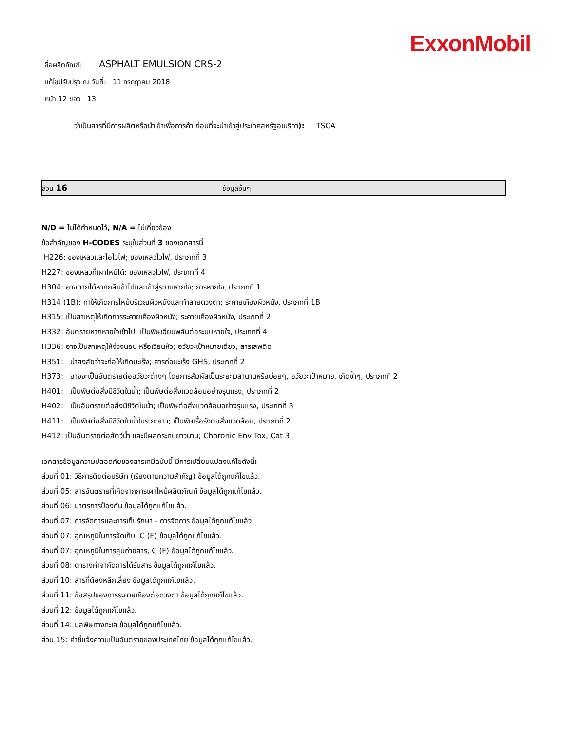ExxonMobil
ชื่อผลิตภัณฑ์: ASPHALT EMULSION CRS-2
แก้ไขปรับปรุง ณ วันที่: 11 กรกฎาคม 2018
หน้า 12 ของ 13
ว่าเป็นสารที่มีการผลิตหรือนำเข้าเพื่อการค้า ก่อนที่จะนำเข้าสู่ประเทศสหรัฐอเมริกา): TSCA
ส่วน 16 ข้อมูลอื่นๆ
N/D = ไม่ได้กำหนดไว้, N/A = ไม่เกี่ยวข้อง
ข้อสำคัญของ H-CODES ระบุในส่วนที่ 3 ของเอกสารนี้
H226: ของเหลวและไอไวไฟ; ของเหลวไวไฟ, ประเภทที่ 3
H227: ของเหลวที่เผาไหม้ได้; ของเหลวไวไฟ, ประเภทที่ 4
H304: อาจตายได้หากกลืนข้าไปและเข้าสู่ระบบหายใจ; การหายใจ, ประเภทที่ 1
H314 (1B): ทำให้เกิดการไหม้บริเวณผิวหนังและทำลายดวงตา; ระคายเคืองผิวหนัง, ประเภทที่ 1B
H315: เป็นสาเหตุให้เกิดการระคายเคืองผิวหนัง; ระคายเคืองผิวหนัง, ประเภทที่ 2
H332: อันตรายหากหายใจเข้าไป; เป็นพิษเฉียบพลันต่อระบบหายใจ, ประเภทที่ 4
H336: อาจเป็นสาเหตุให้ง่วงนอน หรือเวียนหัว; อวัยวะเป้าหมายเดียว, สารเสพติด
H351: น่าสงสัยว่าจะก่อให้เกิดมะเร็ง; สารก่อมะเร็ง GHS, ประเภทที่ 2
H373: อาจจะเป็นอันตรายต่ออวัยวะต่างๆ โดยการสัมผัสเป็นระยะเวลานานหรือบ่อยๆ, อวัยวะเป้าหมาย, เกิดซ้ำๆ, ประเภทที่ 2
H401: เป็นพิษต่อสิ่งมีชีวิตในน้ำ; เป็นพิษต่อสิ่งแวดล้อมอย่างรุนแรง, ประเภทที่ 2
H402: เป็นอันตรายต่อสิ่งมีชีวิตในน้ำ; เป็นพิษต่อสิ่งแวดล้อมอย่างรุนแรง, ประเภทที่ 3
H411: เป็นพิษต่อสิ่งมีชีวิตในน้ำในระยะยาว; เป็นพิษเรื้อรังต่อสิ่งแวดล้อม, ประเภทที่ 2
H412: เป็นอันตรายต่อสัตว์น้ำ และมีผลกระทบยาวนาน; Choronic Env Tox, Cat 3
เอกสารข้อมูลความปลอดภัยของสารเคมีฉบับนี้ มีการเปลี่ยนแปลงแก้ไขดังนี้:
ส่วนที่ 01: วิธีการติดต่อบริษัท (เรียงตามความสำคัญ) ข้อมูลได้ถูกแก้ไขแล้ว.
ส่วนที่ 05: สารอันตรายที่เกิดจากการเผาไหม้ผลิตภัณฑ์ ข้อมูลได้ถูกแก้ไขแล้ว.
ส่วนที่ 06: มาตรการป้องกัน ข้อมูลได้ถูกแก้ไขแล้ว.
ส่วนที่ 07: การจัดการและการเก็บรักษา - การจัดการ ข้อมูลได้ถูกแก้ไขแล้ว.
ส่วนที่ 07: อุณหภูมิในการจัดเก็บ, C (F) ข้อมูลได้ถูกแก้ไขแล้ว.
ส่วนที่ 07: อุณหภูมิในการสูบถ่ายสาร, C (F) ข้อมูลได้ถูกแก้ไขแล้ว.
ส่วนที่ 08: ตารางค่าจำกัดการได้รับสาร ข้อมูลได้ถูกแก้ไขแล้ว.
ส่วนที่ 10: สารที่ต้องหลีกเลี่ยง ข้อมูลได้ถูกแก้ไขแล้ว.
ส่วนที่ 11: ข้อสรุปของการระคายเคืองต่อดวงตา ข้อมูลได้ถูกแก้ไขแล้ว.
ส่วนที่ 12: ข้อมูลได้ถูกแก้ไขแล้ว.
ส่วนที่ 14: มลพิษทางทะเล ข้อมูลได้ถูกแก้ไขแล้ว.
ส่วน 15: คำชี้แจ้งความเป็นอันตรายของประเทศไทย ข้อมูลได้ถูกแก้ไขแล้ว.